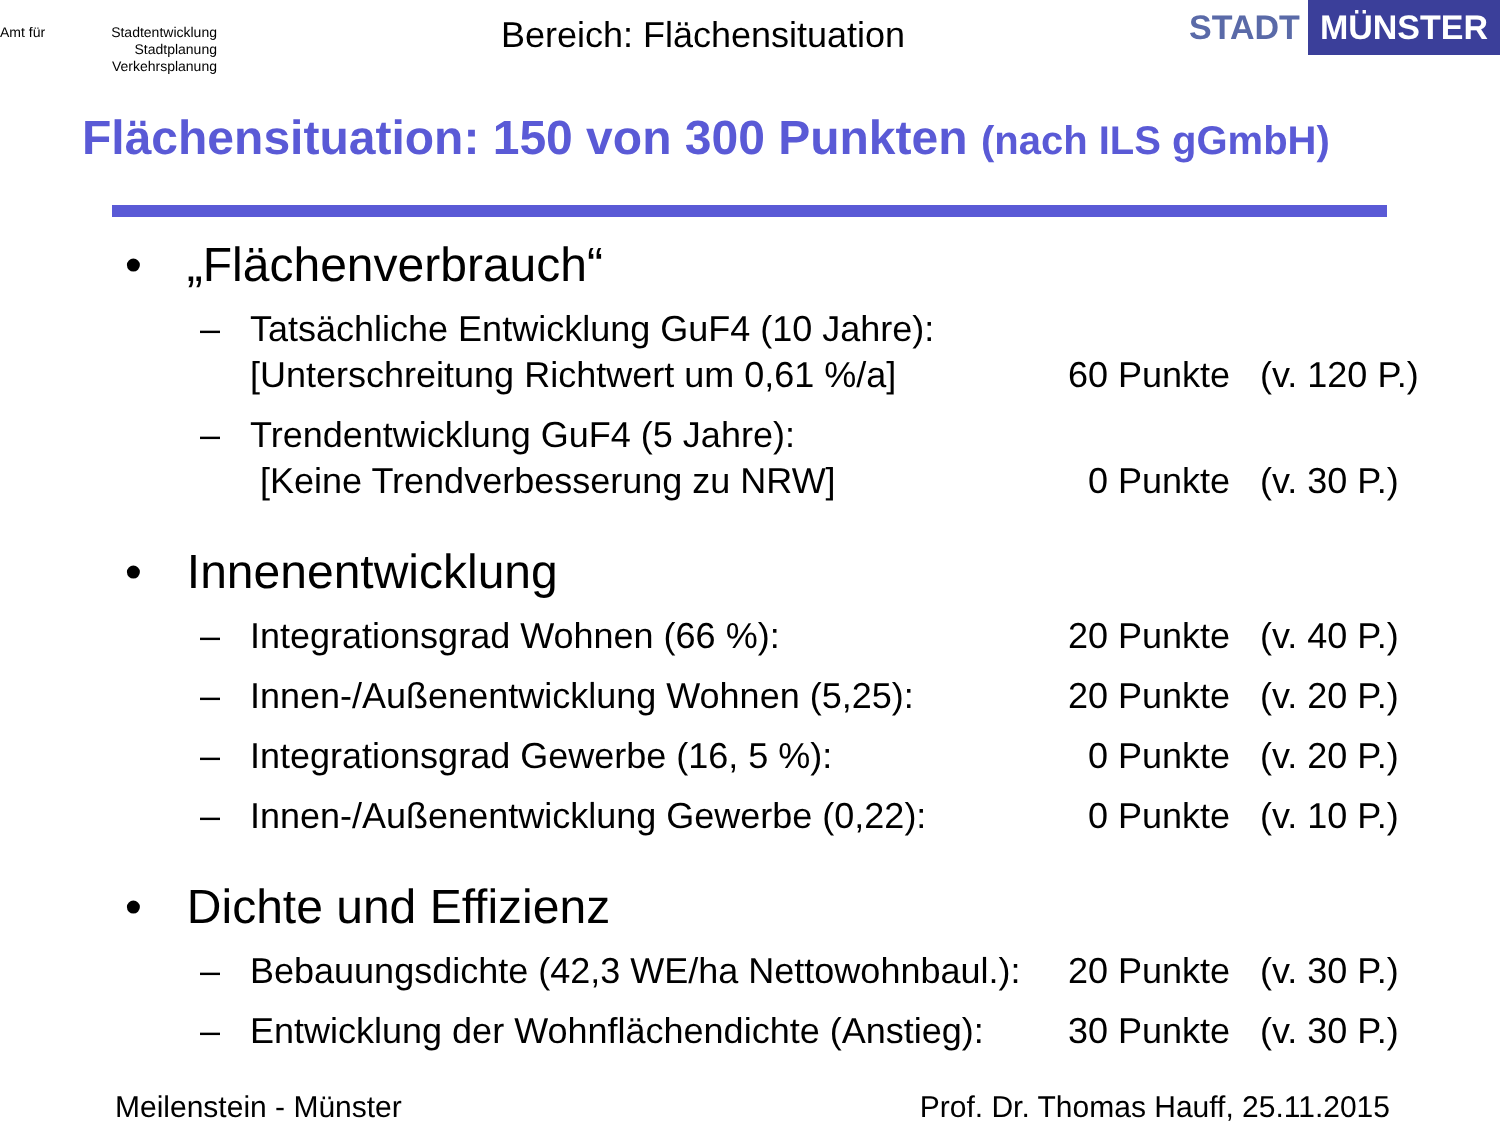Amt für Stadtentwicklung
Stadtplanung
Verkehrsplanung
Bereich: Flächensituation
STADT MÜNSTER
Flächensituation: 150 von 300 Punkten (nach ILS gGmbH)
• „Flächenverbrauch“
– Tatsächliche Entwicklung GuF4 (10 Jahre):
[Unterschreitung Richtwert um 0,61 %/a]
60 Punkte
(v. 120 P.)
– Trendentwicklung GuF4 (5 Jahre):
[Keine Trendverbesserung zu NRW]
0 Punkte
(v. 30 P.)
• Innenentwicklung
– Integrationsgrad Wohnen (66 %): 20 Punkte (v. 40 P.)
– Innen-/Außenentwicklung Wohnen (5,25): 20 Punkte (v. 20 P.)
– Integrationsgrad Gewerbe (16, 5 %): 0 Punkte (v. 20 P.)
– Innen-/Außenentwicklung Gewerbe (0,22): 0 Punkte (v. 10 P.)
• Dichte und Effizienz
– Bebauungsdichte (42,3 WE/ha Nettowohnbaul.): 20 Punkte (v. 30 P.)
– Entwicklung der Wohnflächendichte (Anstieg): 30 Punkte (v. 30 P.)
Meilenstein - Münster Prof. Dr. Thomas Hauff, 25.11.2015